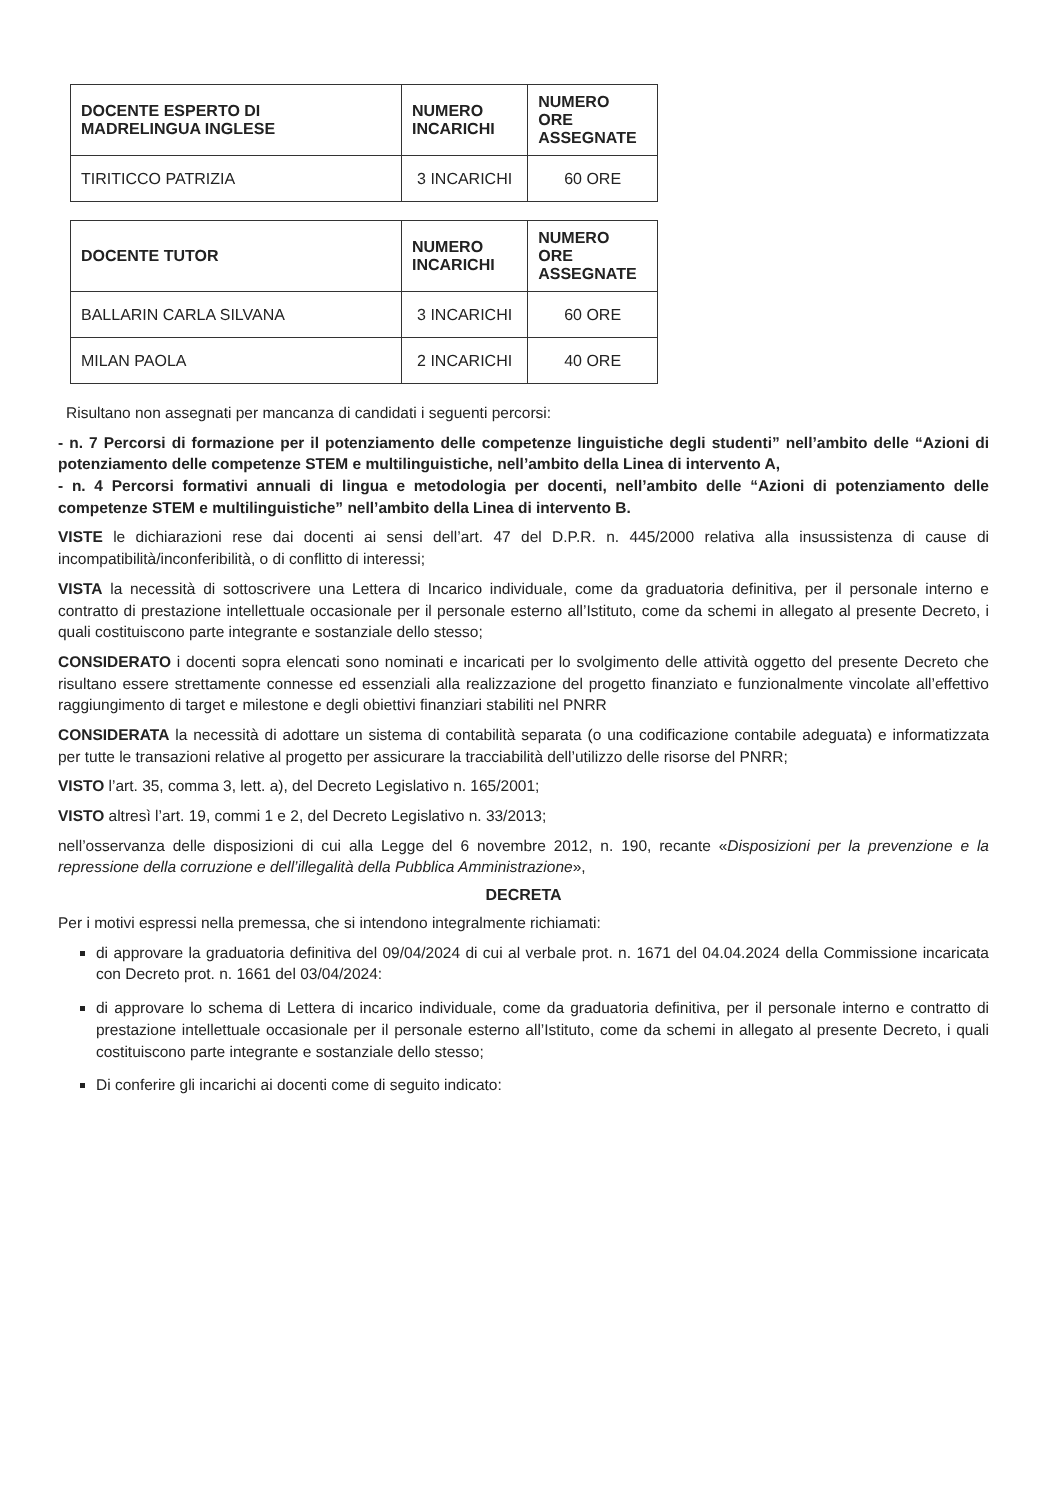| DOCENTE ESPERTO DI MADRELINGUA INGLESE | NUMERO INCARICHI | NUMERO ORE ASSEGNATE |
| --- | --- | --- |
| TIRITICCO PATRIZIA | 3 INCARICHI | 60 ORE |
| DOCENTE TUTOR | NUMERO INCARICHI | NUMERO ORE ASSEGNATE |
| --- | --- | --- |
| BALLARIN CARLA SILVANA | 3 INCARICHI | 60 ORE |
| MILAN PAOLA | 2 INCARICHI | 40 ORE |
Risultano non assegnati per mancanza di candidati i seguenti percorsi:
- n. 7 Percorsi di formazione per il potenziamento delle competenze linguistiche degli studenti” nell’ambito delle “Azioni di potenziamento delle competenze STEM e multilinguistiche, nell’ambito della Linea di intervento A,
- n. 4 Percorsi formativi annuali di lingua e metodologia per docenti, nell’ambito delle “Azioni di potenziamento delle competenze STEM e multilinguistiche” nell’ambito della Linea di intervento B.
VISTE le dichiarazioni rese dai docenti ai sensi dell’art. 47 del D.P.R. n. 445/2000 relativa alla insussistenza di cause di incompatibilità/inconferibilità, o di conflitto di interessi;
VISTA la necessità di sottoscrivere una Lettera di Incarico individuale, come da graduatoria definitiva, per il personale interno e contratto di prestazione intellettuale occasionale per il personale esterno all’Istituto, come da schemi in allegato al presente Decreto, i quali costituiscono parte integrante e sostanziale dello stesso;
CONSIDERATO i docenti sopra elencati sono nominati e incaricati per lo svolgimento delle attività oggetto del presente Decreto che risultano essere strettamente connesse ed essenziali alla realizzazione del progetto finanziato e funzionalmente vincolate all’effettivo raggiungimento di target e milestone e degli obiettivi finanziari stabiliti nel PNRR
CONSIDERATA la necessità di adottare un sistema di contabilità separata (o una codificazione contabile adeguata) e informatizzata per tutte le transazioni relative al progetto per assicurare la tracciabilità dell’utilizzo delle risorse del PNRR;
VISTO l’art. 35, comma 3, lett. a), del Decreto Legislativo n. 165/2001;
VISTO altresì l’art. 19, commi 1 e 2, del Decreto Legislativo n. 33/2013;
nell’osservanza delle disposizioni di cui alla Legge del 6 novembre 2012, n. 190, recante «Disposizioni per la prevenzione e la repressione della corruzione e dell’illegalità della Pubblica Amministrazione»,
DECRETA
Per i motivi espressi nella premessa, che si intendono integralmente richiamati:
di approvare la graduatoria definitiva del 09/04/2024 di cui al verbale prot. n. 1671 del 04.04.2024 della Commissione incaricata con Decreto prot. n. 1661 del 03/04/2024:
di approvare lo schema di Lettera di incarico individuale, come da graduatoria definitiva, per il personale interno e contratto di prestazione intellettuale occasionale per il personale esterno all’Istituto, come da schemi in allegato al presente Decreto, i quali costituiscono parte integrante e sostanziale dello stesso;
Di conferire gli incarichi ai docenti come di seguito indicato: